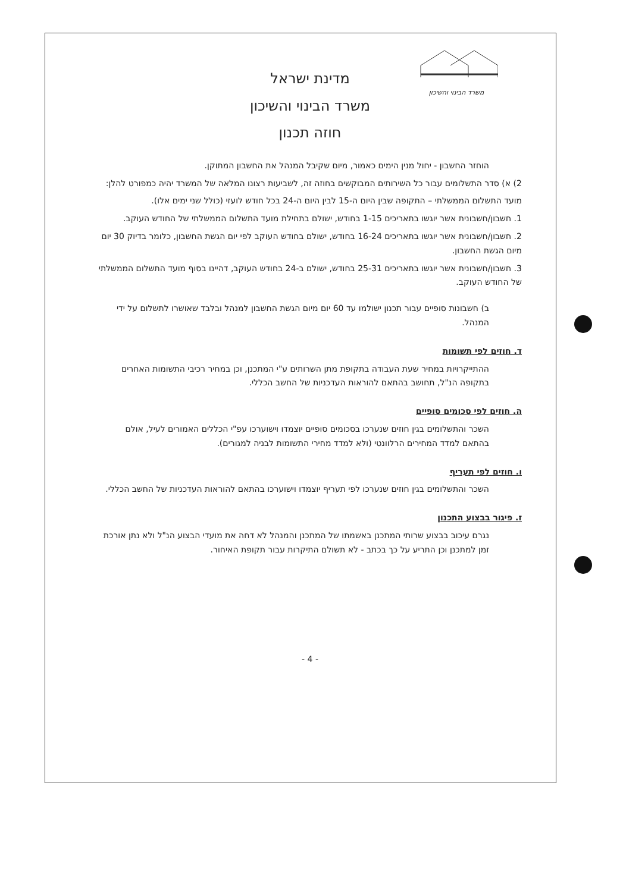משרד הבינוי והשיכון
מדינת ישראל
משרד הבינוי והשיכון
חוזה תכנון
הוחזר החשבון - יחול מנין הימים כאמור, מיום שקיבל המנהל את החשבון המתוקן.
2) א) סדר התשלומים עבור כל השירותים המבוקשים בחוזה זה, לשביעות רצונו המלאה של המשרד יהיה כמפורט להלן:
מועד התשלום הממשלתי – התקופה שבין היום ה-15 לבין היום ה-24 בכל חודש לועזי (כולל שני ימים אלו).
1. חשבון/חשבונית אשר יוגשו בתאריכים 1-15 בחודש, ישולם בתחילת מועד התשלום הממשלתי של החודש העוקב.
2. חשבון/חשבונית אשר יוגשו בתאריכים 16-24 בחודש, ישולם בחודש העוקב לפי יום הגשת החשבון, כלומר בדיוק 30 יום מיום הגשת החשבון.
3. חשבון/חשבונית אשר יוגשו בתאריכים 25-31 בחודש, ישולם ב-24 בחודש העוקב, דהיינו בסוף מועד התשלום הממשלתי של החודש העוקב.
ב) חשבונות סופיים עבור תכנון ישולמו עד 60 יום מיום הגשת החשבון למנהל ובלבד שאושרו לתשלום על ידי המנהל.
ד. חוזים לפי תשומות
ההתייקרויות במחיר שעת העבודה בתקופת מתן השרותים ע"י המתכנן, וכן במחיר רכיבי התשומות האחרים בתקופה הנ"ל, תחושב בהתאם להוראות העדכניות של החשב הכללי.
ה. חוזים לפי סכומים סופיים
השכר והתשלומים בגין חוזים שנערכו בסכומים סופיים יוצמדו וישוערכו עפ"י הכללים האמורים לעיל, אולם בהתאם למדד המחירים הרלוונטי (ולא למדד מחירי התשומות לבניה למגורים).
ו. חוזים לפי תעריף
השכר והתשלומים בגין חוזים שנערכו לפי תעריף יוצמדו וישוערכו בהתאם להוראות העדכניות של החשב הכללי.
ז. פיגור בבצוע התכנון
נגרם עיכוב בבצוע שרותי המתכנן באשמתו של המתכנן והמנהל לא דחה את מועדי הבצוע הנ"ל ולא נתן אורכת זמן למתכנן וכן התריע על כך בכתב - לא תשולם התיקרות עבור תקופת האיחור.
- 4 -